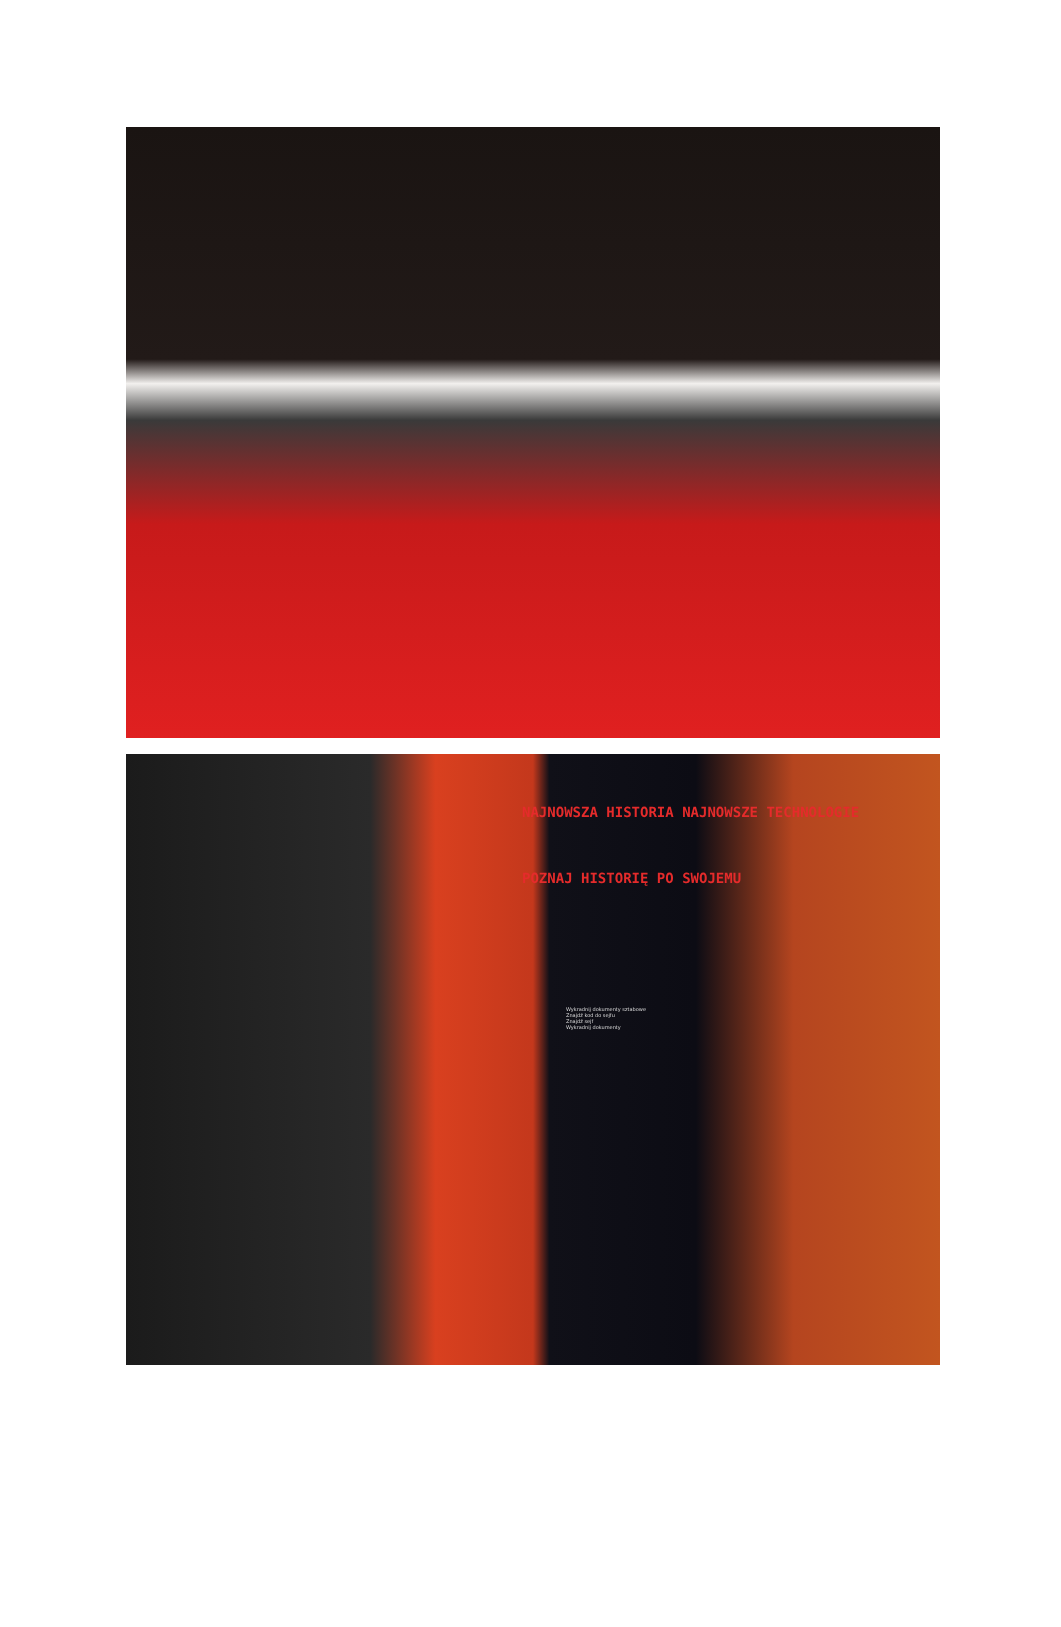NAJNOWSZA HISTORIA NAJNOWSZE TECHNOLOGIE
POZNAJ HISTORIĘ PO SWOJEMU
Wykradnij dokumenty sztabowe
Znajdź kod do sejfu
Znajdź sejf
Wykradnij dokumenty